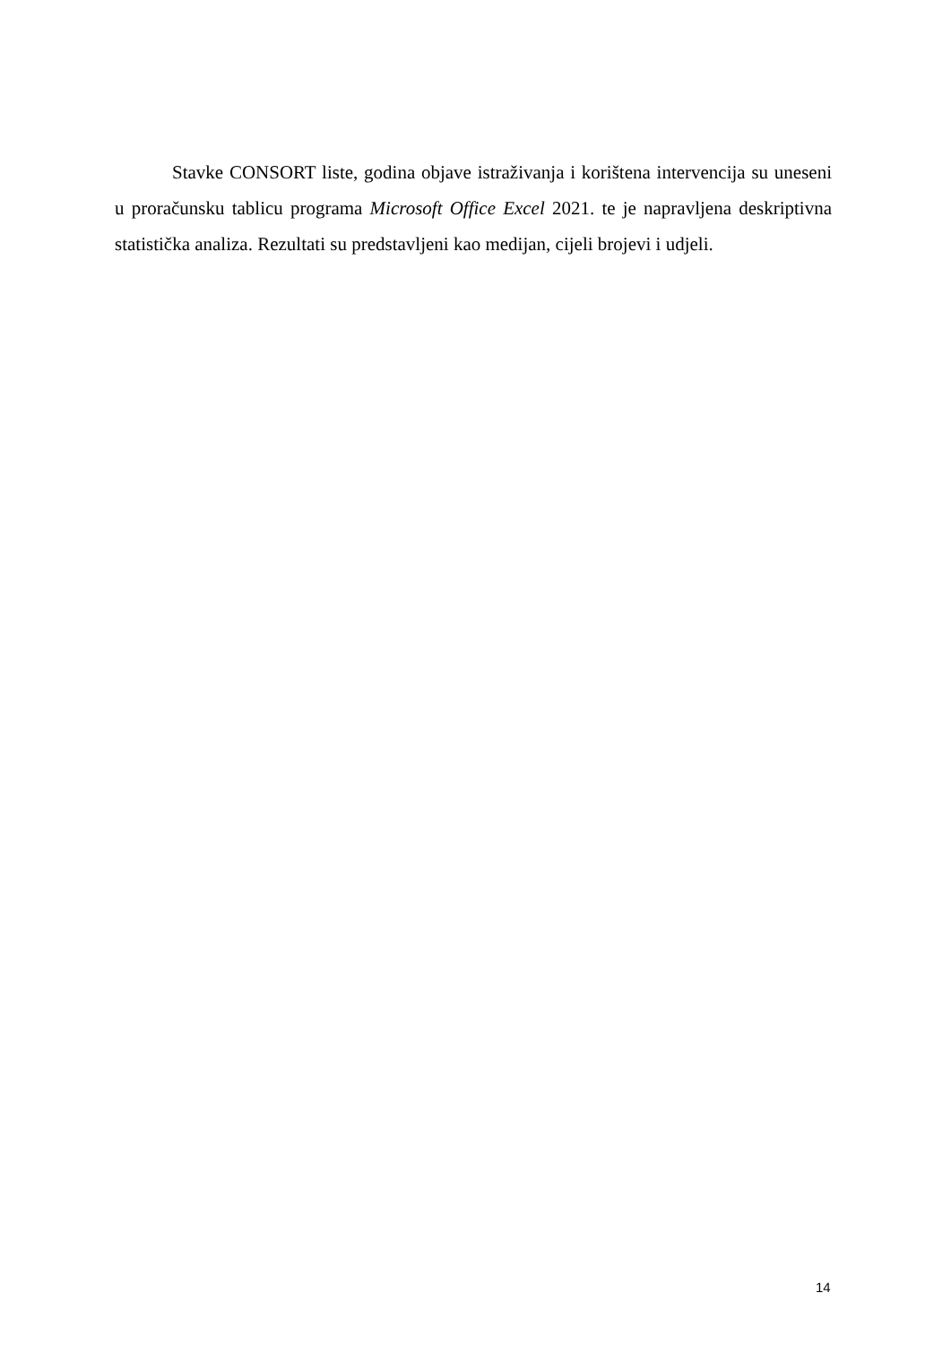Stavke CONSORT liste, godina objave istraživanja i korištena intervencija su uneseni u proračunsku tablicu programa Microsoft Office Excel 2021. te je napravljena deskriptivna statistička analiza. Rezultati su predstavljeni kao medijan, cijeli brojevi i udjeli.
14